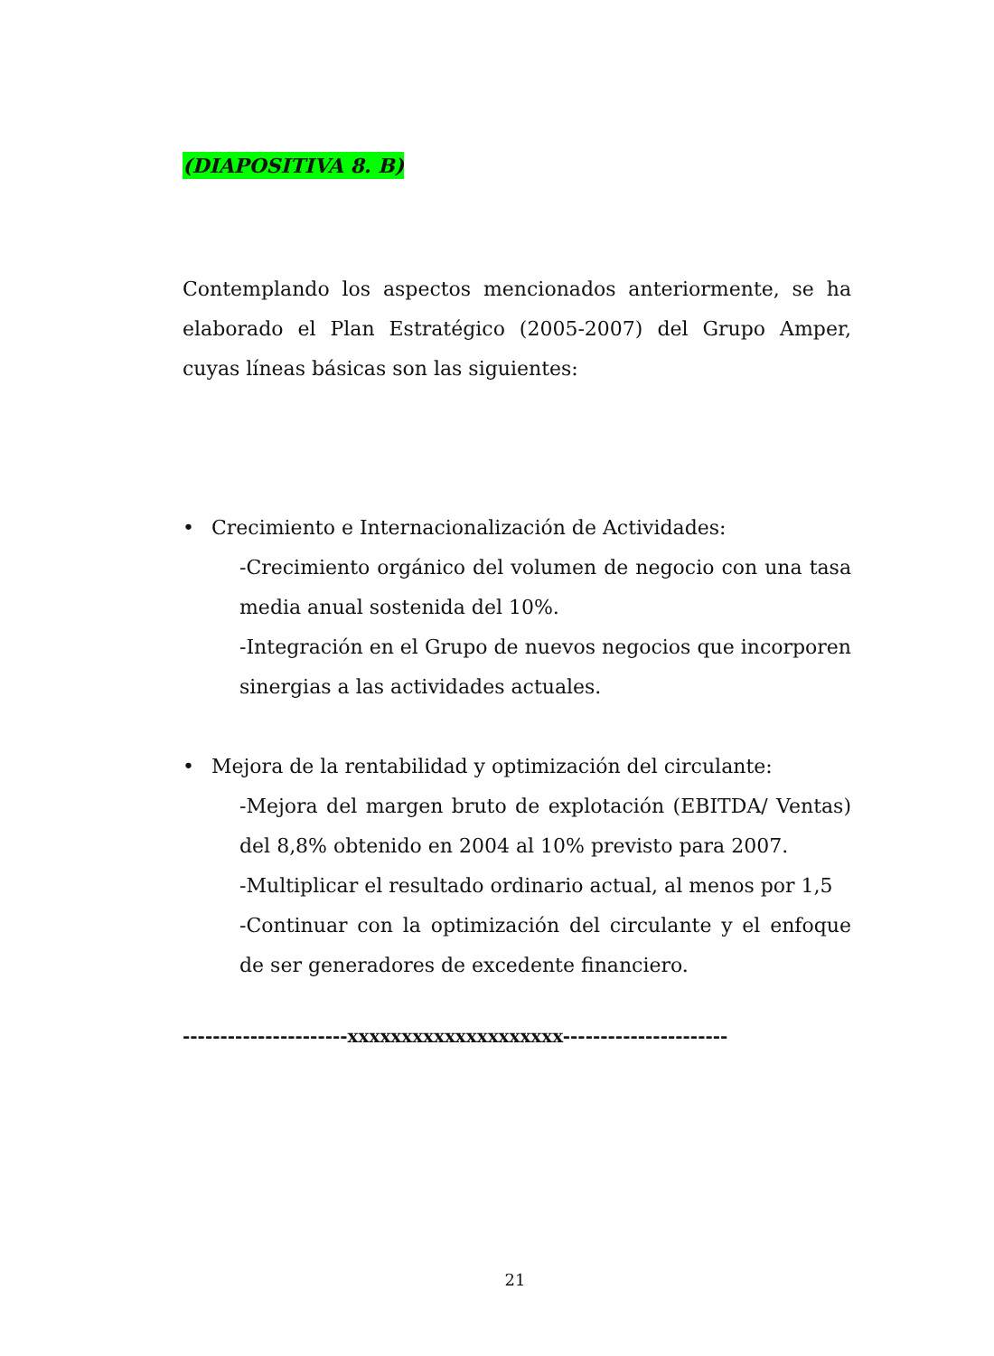(DIAPOSITIVA 8. B)
Contemplando los aspectos mencionados anteriormente, se ha elaborado el Plan Estratégico (2005-2007) del Grupo Amper, cuyas líneas básicas son las siguientes:
• Crecimiento e Internacionalización de Actividades:
-Crecimiento orgánico del volumen de negocio con una tasa media anual sostenida del 10%.
-Integración en el Grupo de nuevos negocios que incorporen sinergias a las actividades actuales.
• Mejora de la rentabilidad y optimización del circulante:
-Mejora del margen bruto de explotación (EBITDA/ Ventas) del 8,8% obtenido en 2004 al 10% previsto para 2007.
-Multiplicar el resultado ordinario actual, al menos por 1,5
-Continuar con la optimización del circulante y el enfoque de ser generadores de excedente financiero.
----------------------xxxxxxxxxxxxxxxxxxxx----------------------
21